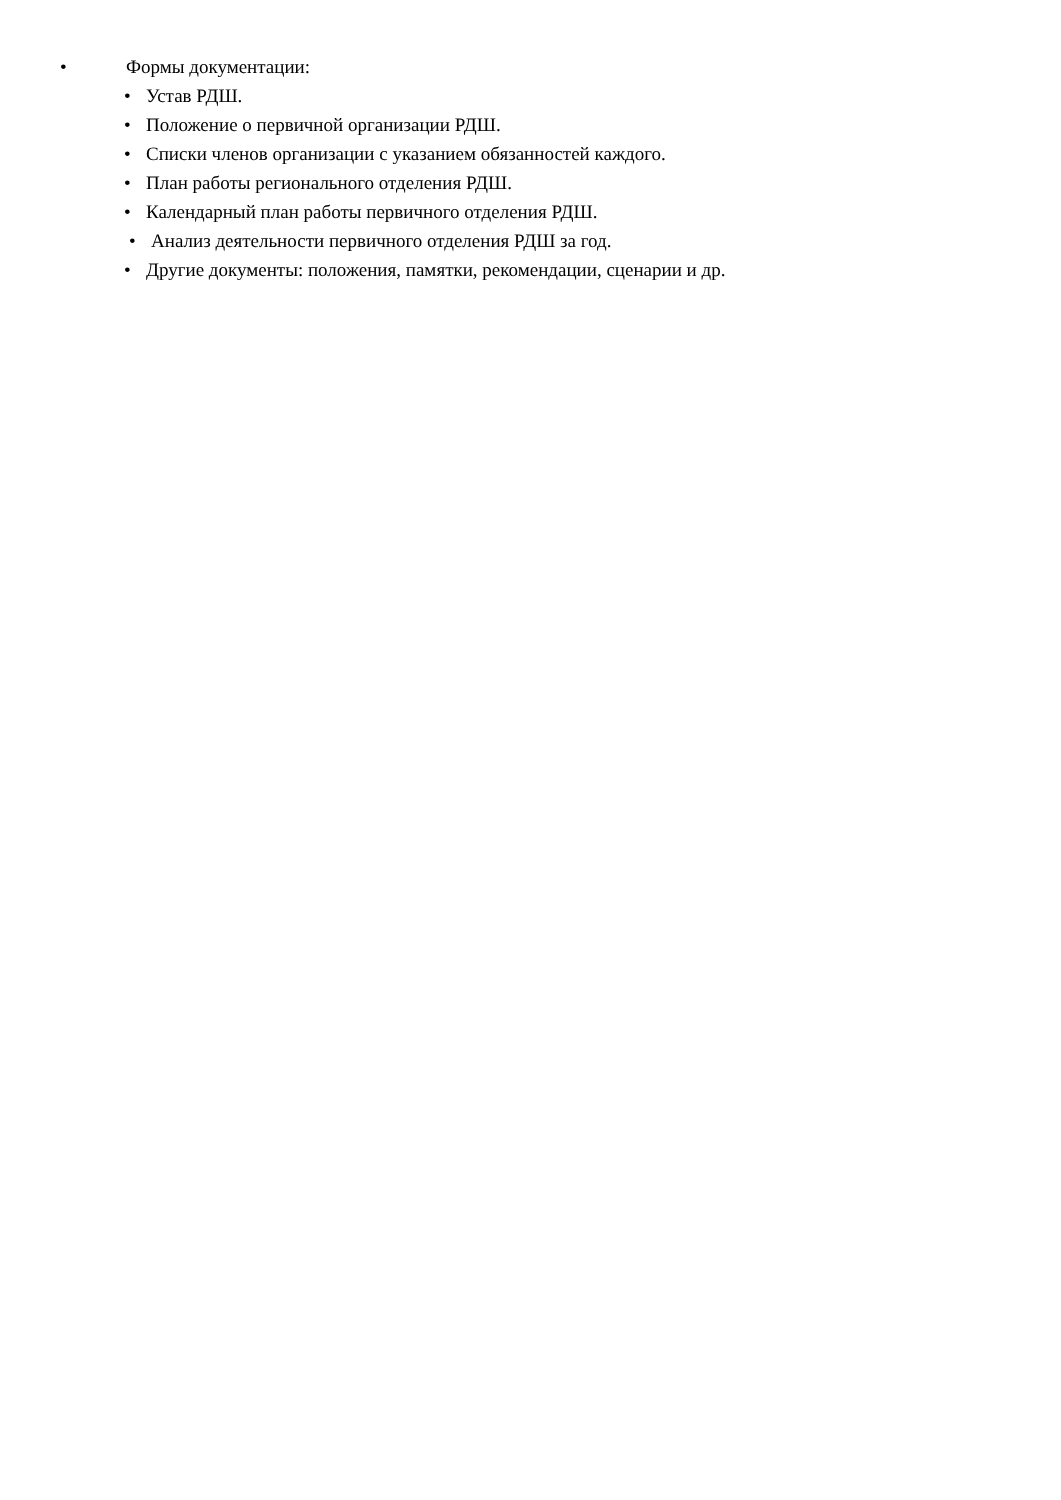• Формы документации:
• Устав РДШ.
• Положение о первичной организации РДШ.
• Списки членов организации с указанием обязанностей каждого.
• План работы регионального отделения РДШ.
• Календарный план работы первичного отделения РДШ.
• Анализ деятельности первичного отделения РДШ за год.
• Другие документы: положения, памятки, рекомендации, сценарии и др.